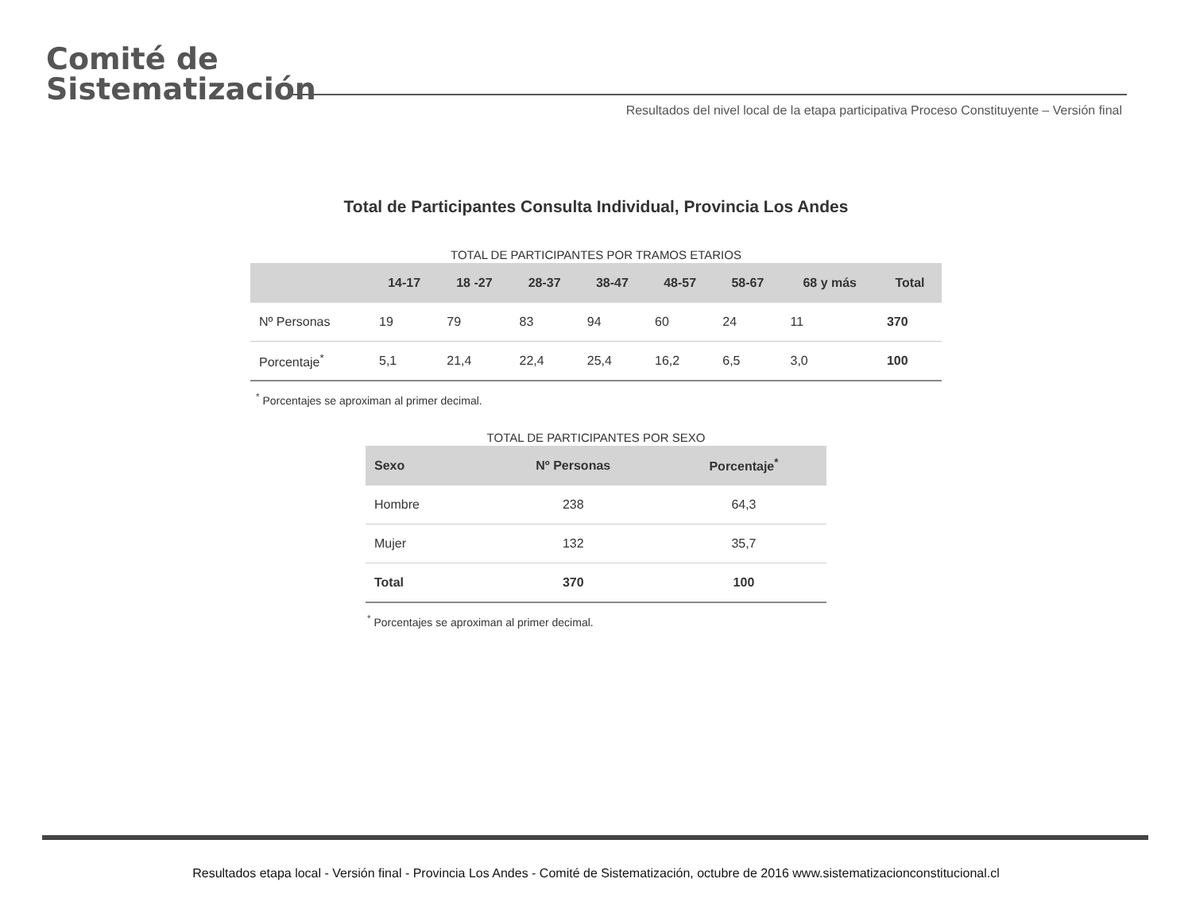Comité de
Sistematización
Resultados del nivel local de la etapa participativa Proceso Constituyente – Versión final
Total de Participantes Consulta Individual, Provincia Los Andes
TOTAL DE PARTICIPANTES POR TRAMOS ETARIOS
| | 14-17 | 18 -27 | 28-37 | 38-47 | 48-57 | 58-67 | 68 y más | Total |
| --- | --- | --- | --- | --- | --- | --- | --- | --- |
| Nº Personas | 19 | 79 | 83 | 94 | 60 | 24 | 11 | 370 |
| Porcentaje<sup>*</sup> | 5,1 | 21,4 | 22,4 | 25,4 | 16,2 | 6,5 | 3,0 | 100 |
<sup>*</sup> Porcentajes se aproximan al primer decimal.
TOTAL DE PARTICIPANTES POR SEXO
| Sexo | Nº Personas | Porcentaje<sup>*</sup> |
| --- | --- | --- |
| Hombre | 238 | 64,3 |
| Mujer | 132 | 35,7 |
| Total | 370 | 100 |
<sup>*</sup> Porcentajes se aproximan al primer decimal.
Resultados etapa local - Versión final - Provincia Los Andes - Comité de Sistematización, octubre de 2016 www.sistematizacionconstitucional.cl